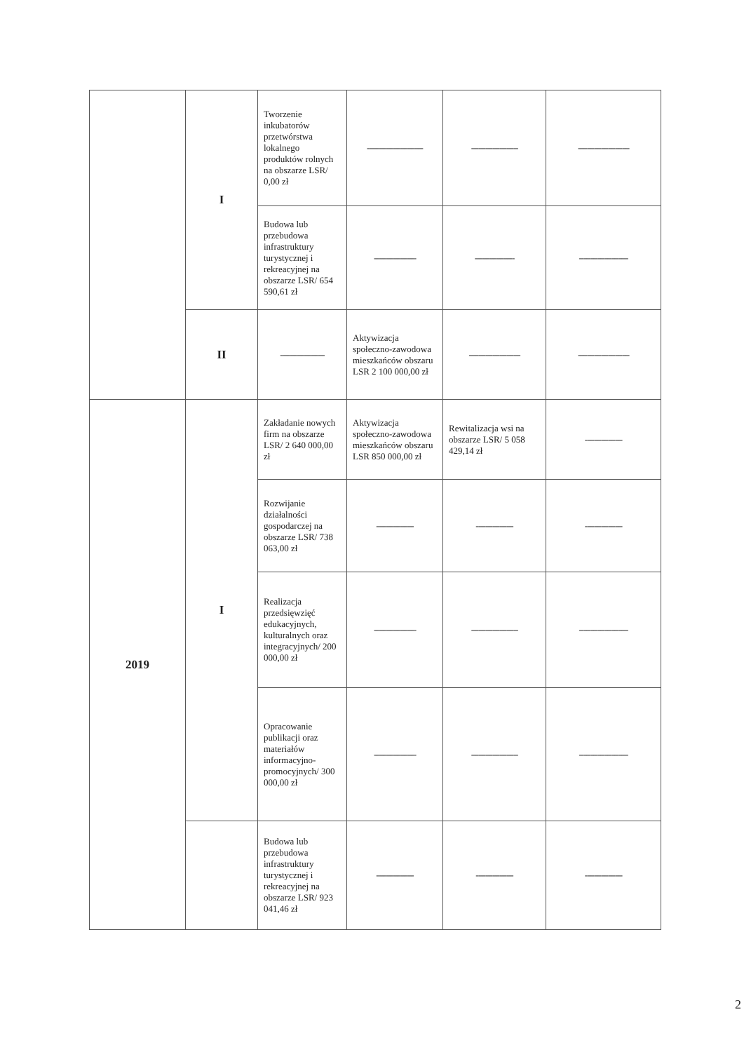| | I | Tworzenie inkubatorów przetwórstwa lokalnego produktów rolnych na obszarze LSR/ 0,00 zł | ------------------------ | -------------------- | ---------------------- |
| | | Budowa lub przebudowa infrastruktury turystycznej i rekreacyjnej na obszarze LSR/ 654 590,61 zł | ------------------ | ----------------- | --------------------- |
| | II | ------------------- | Aktywizacja społeczno-zawodowa mieszkańców obszaru LSR 2 100 000,00 zł | ---------------------- | ---------------------- |
| 2019 | I | Zakładanie nowych firm na obszarze LSR/ 2 640 000,00 zł | Aktywizacja społeczno-zawodowa mieszkańców obszaru LSR 850 000,00 zł | Rewitalizacja wsi na obszarze LSR/ 5 058 429,14 zł | ---------------- |
| | | Rozwijanie działalności gospodarczej na obszarze LSR/ 738 063,00 zł | ---------------- | ---------------- | ---------------- |
| | | Realizacja przedsięwzięć edukacyjnych, kulturalnych oraz integracyjnych/ 200 000,00 zł | ------------------ | -------------------- | --------------------- |
| | | Opracowanie publikacji oraz materiałów informacyjno-promocyjnych/ 300 000,00 zł | ------------------ | -------------------- | --------------------- |
| | | Budowa lub przebudowa infrastruktury turystycznej i rekreacyjnej na obszarze LSR/ 923 041,46 zł | ---------------- | ---------------- | ---------------- |
2